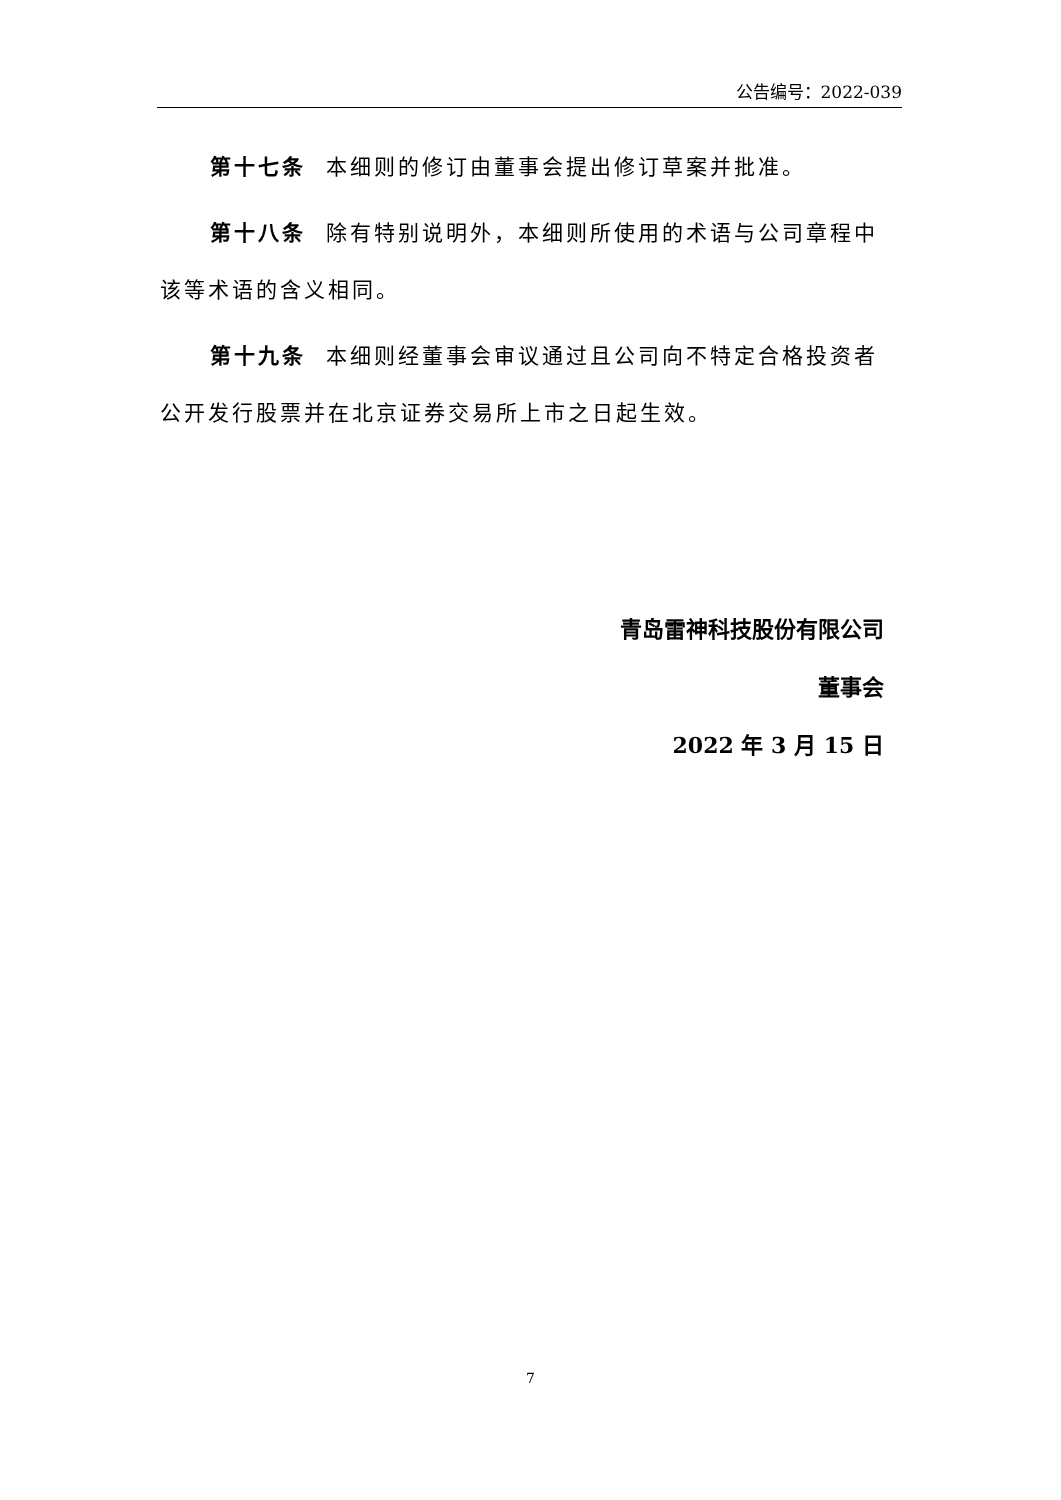公告编号：2022-039
第十七条 本细则的修订由董事会提出修订草案并批准。
第十八条 除有特别说明外，本细则所使用的术语与公司章程中该等术语的含义相同。
第十九条 本细则经董事会审议通过且公司向不特定合格投资者公开发行股票并在北京证券交易所上市之日起生效。
青岛雷神科技股份有限公司
董事会
2022 年 3 月 15 日
7